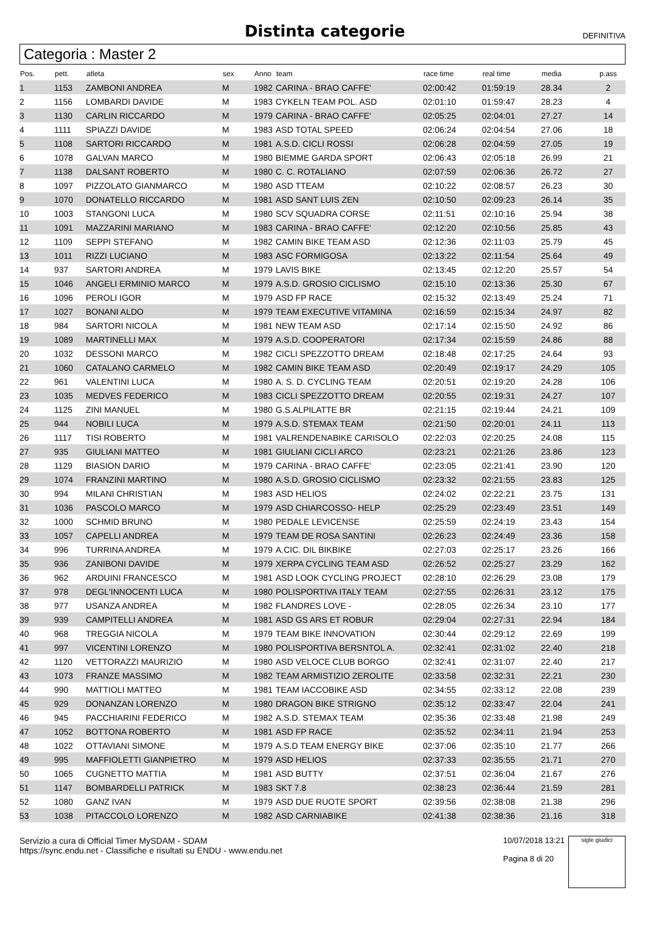Distinta categorie
DEFINITIVA
Categoria : Master 2
| Pos. | pett. | atleta | sex | Anno | team | race time | real time | media | p.ass |
| --- | --- | --- | --- | --- | --- | --- | --- | --- | --- |
| 1 | 1153 | ZAMBONI ANDREA | M | 1982 | CARINA - BRAO CAFFE' | 02:00:42 | 01:59:19 | 28.34 | 2 |
| 2 | 1156 | LOMBARDI DAVIDE | M | 1983 | CYKELN TEAM POL. ASD | 02:01:10 | 01:59:47 | 28.23 | 4 |
| 3 | 1130 | CARLIN RICCARDO | M | 1979 | CARINA - BRAO CAFFE' | 02:05:25 | 02:04:01 | 27.27 | 14 |
| 4 | 1111 | SPIAZZI DAVIDE | M | 1983 | ASD TOTAL SPEED | 02:06:24 | 02:04:54 | 27.06 | 18 |
| 5 | 1108 | SARTORI RICCARDO | M | 1981 | A.S.D. CICLI ROSSI | 02:06:28 | 02:04:59 | 27.05 | 19 |
| 6 | 1078 | GALVAN MARCO | M | 1980 | BIEMME GARDA SPORT | 02:06:43 | 02:05:18 | 26.99 | 21 |
| 7 | 1138 | DALSANT ROBERTO | M | 1980 | C. C. ROTALIANO | 02:07:59 | 02:06:36 | 26.72 | 27 |
| 8 | 1097 | PIZZOLATO GIANMARCO | M | 1980 | ASD TTEAM | 02:10:22 | 02:08:57 | 26.23 | 30 |
| 9 | 1070 | DONATELLO RICCARDO | M | 1981 | ASD SANT LUIS ZEN | 02:10:50 | 02:09:23 | 26.14 | 35 |
| 10 | 1003 | STANGONI LUCA | M | 1980 | SCV SQUADRA CORSE | 02:11:51 | 02:10:16 | 25.94 | 38 |
| 11 | 1091 | MAZZARINI MARIANO | M | 1983 | CARINA - BRAO CAFFE' | 02:12:20 | 02:10:56 | 25.85 | 43 |
| 12 | 1109 | SEPPI STEFANO | M | 1982 | CAMIN BIKE TEAM ASD | 02:12:36 | 02:11:03 | 25.79 | 45 |
| 13 | 1011 | RIZZI LUCIANO | M | 1983 | ASC FORMIGOSA | 02:13:22 | 02:11:54 | 25.64 | 49 |
| 14 | 937 | SARTORI ANDREA | M | 1979 | LAVIS BIKE | 02:13:45 | 02:12:20 | 25.57 | 54 |
| 15 | 1046 | ANGELI ERMINIO MARCO | M | 1979 | A.S.D. GROSIO CICLISMO | 02:15:10 | 02:13:36 | 25.30 | 67 |
| 16 | 1096 | PEROLI IGOR | M | 1979 | ASD FP RACE | 02:15:32 | 02:13:49 | 25.24 | 71 |
| 17 | 1027 | BONANI ALDO | M | 1979 | TEAM EXECUTIVE VITAMINA | 02:16:59 | 02:15:34 | 24.97 | 82 |
| 18 | 984 | SARTORI NICOLA | M | 1981 | NEW TEAM ASD | 02:17:14 | 02:15:50 | 24.92 | 86 |
| 19 | 1089 | MARTINELLI MAX | M | 1979 | A.S.D. COOPERATORI | 02:17:34 | 02:15:59 | 24.86 | 88 |
| 20 | 1032 | DESSONI MARCO | M | 1982 | CICLI SPEZZOTTO DREAM | 02:18:48 | 02:17:25 | 24.64 | 93 |
| 21 | 1060 | CATALANO CARMELO | M | 1982 | CAMIN BIKE TEAM ASD | 02:20:49 | 02:19:17 | 24.29 | 105 |
| 22 | 961 | VALENTINI LUCA | M | 1980 | A. S. D. CYCLING TEAM | 02:20:51 | 02:19:20 | 24.28 | 106 |
| 23 | 1035 | MEDVES FEDERICO | M | 1983 | CICLI SPEZZOTTO DREAM | 02:20:55 | 02:19:31 | 24.27 | 107 |
| 24 | 1125 | ZINI MANUEL | M | 1980 | G.S.ALPILATTE BR | 02:21:15 | 02:19:44 | 24.21 | 109 |
| 25 | 944 | NOBILI LUCA | M | 1979 | A.S.D. STEMAX TEAM | 02:21:50 | 02:20:01 | 24.11 | 113 |
| 26 | 1117 | TISI ROBERTO | M | 1981 | VALRENDENABIKE CARISOLO | 02:22:03 | 02:20:25 | 24.08 | 115 |
| 27 | 935 | GIULIANI MATTEO | M | 1981 | GIULIANI CICLI ARCO | 02:23:21 | 02:21:26 | 23.86 | 123 |
| 28 | 1129 | BIASION DARIO | M | 1979 | CARINA - BRAO CAFFE' | 02:23:05 | 02:21:41 | 23.90 | 120 |
| 29 | 1074 | FRANZINI MARTINO | M | 1980 | A.S.D. GROSIO CICLISMO | 02:23:32 | 02:21:55 | 23.83 | 125 |
| 30 | 994 | MILANI CHRISTIAN | M | 1983 | ASD HELIOS | 02:24:02 | 02:22:21 | 23.75 | 131 |
| 31 | 1036 | PASCOLO MARCO | M | 1979 | ASD CHIARCOSSO- HELP | 02:25:29 | 02:23:49 | 23.51 | 149 |
| 32 | 1000 | SCHMID BRUNO | M | 1980 | PEDALE LEVICENSE | 02:25:59 | 02:24:19 | 23.43 | 154 |
| 33 | 1057 | CAPELLI ANDREA | M | 1979 | TEAM DE ROSA SANTINI | 02:26:23 | 02:24:49 | 23.36 | 158 |
| 34 | 996 | TURRINA ANDREA | M | 1979 | A.CIC. DIL BIKBIKE | 02:27:03 | 02:25:17 | 23.26 | 166 |
| 35 | 936 | ZANIBONI DAVIDE | M | 1979 | XERPA CYCLING TEAM ASD | 02:26:52 | 02:25:27 | 23.29 | 162 |
| 36 | 962 | ARDUINI FRANCESCO | M | 1981 | ASD LOOK CYCLING PROJECT | 02:28:10 | 02:26:29 | 23.08 | 179 |
| 37 | 978 | DEGL'INNOCENTI LUCA | M | 1980 | POLISPORTIVA ITALY TEAM | 02:27:55 | 02:26:31 | 23.12 | 175 |
| 38 | 977 | USANZA ANDREA | M | 1982 | FLANDRES LOVE - | 02:28:05 | 02:26:34 | 23.10 | 177 |
| 39 | 939 | CAMPITELLI ANDREA | M | 1981 | ASD GS ARS ET ROBUR | 02:29:04 | 02:27:31 | 22.94 | 184 |
| 40 | 968 | TREGGIA NICOLA | M | 1979 | TEAM BIKE INNOVATION | 02:30:44 | 02:29:12 | 22.69 | 199 |
| 41 | 997 | VICENTINI LORENZO | M | 1980 | POLISPORTIVA BERSNTOL A. | 02:32:41 | 02:31:02 | 22.40 | 218 |
| 42 | 1120 | VETTORAZZI MAURIZIO | M | 1980 | ASD VELOCE CLUB BORGO | 02:32:41 | 02:31:07 | 22.40 | 217 |
| 43 | 1073 | FRANZE MASSIMO | M | 1982 | TEAM ARMISTIZIO ZEROLITE | 02:33:58 | 02:32:31 | 22.21 | 230 |
| 44 | 990 | MATTIOLI MATTEO | M | 1981 | TEAM IACCOBIKE ASD | 02:34:55 | 02:33:12 | 22.08 | 239 |
| 45 | 929 | DONANZAN LORENZO | M | 1980 | DRAGON BIKE STRIGNO | 02:35:12 | 02:33:47 | 22.04 | 241 |
| 46 | 945 | PACCHIARINI FEDERICO | M | 1982 | A.S.D. STEMAX TEAM | 02:35:36 | 02:33:48 | 21.98 | 249 |
| 47 | 1052 | BOTTONA ROBERTO | M | 1981 | ASD FP RACE | 02:35:52 | 02:34:11 | 21.94 | 253 |
| 48 | 1022 | OTTAVIANI SIMONE | M | 1979 | A.S.D TEAM ENERGY BIKE | 02:37:06 | 02:35:10 | 21.77 | 266 |
| 49 | 995 | MAFFIOLETTI GIANPIETRO | M | 1979 | ASD HELIOS | 02:37:33 | 02:35:55 | 21.71 | 270 |
| 50 | 1065 | CUGNETTO MATTIA | M | 1981 | ASD BUTTY | 02:37:51 | 02:36:04 | 21.67 | 276 |
| 51 | 1147 | BOMBARDELLI PATRICK | M | 1983 | SKT 7.8 | 02:38:23 | 02:36:44 | 21.59 | 281 |
| 52 | 1080 | GANZ IVAN | M | 1979 | ASD DUE RUOTE SPORT | 02:39:56 | 02:38:08 | 21.38 | 296 |
| 53 | 1038 | PITACCOLO LORENZO | M | 1982 | ASD CARNIABIKE | 02:41:38 | 02:38:36 | 21.16 | 318 |
Servizio a cura di Official Timer MySDAM - SDAM
https://sync.endu.net - Classifiche e risultati su ENDU - www.endu.net
10/07/2018 13:21
Pagina 8 di 20
sigle giudici